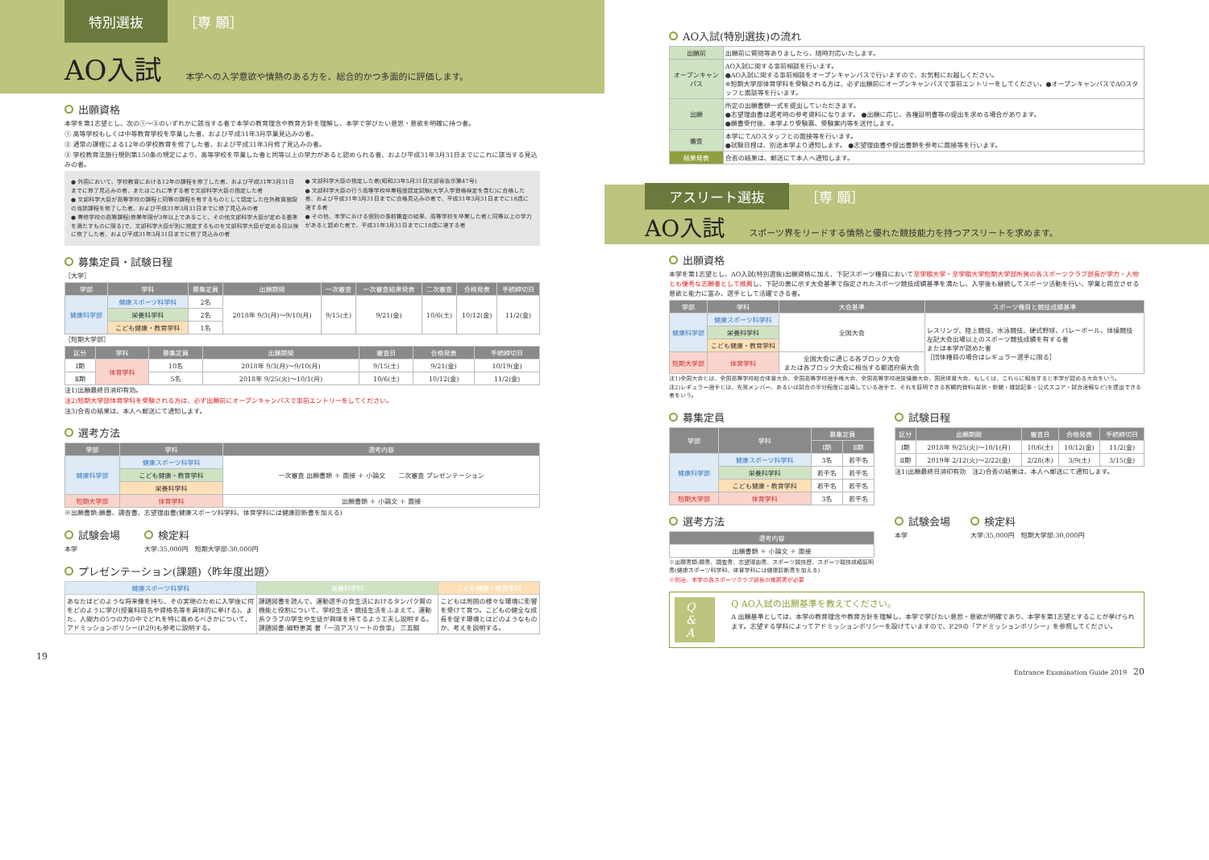特別選抜 ［専 願］
AO入試
本学への入学意欲や情熱のある方を、総合的かつ多面的に評価します。
出願資格
本学を第1志望とし、次の①～③のいずれかに該当する者で本学の教育理念や教育方針を理解し、本学で学びたい意思・意欲を明確に持つ者。
① 高等学校もしくは中等教育学校を卒業した者、および平成31年3月卒業見込みの者。
② 通常の課程による12年の学校教育を修了した者、および平成31年3月修了見込みの者。
③ 学校教育法施行規則第150条の規定により、高等学校を卒業した者と同等以上の学力があると認められる者、および平成31年3月31日までにこれに該当する見込みの者。
● 外国において、学校教育における12年の課程を修了した者、および平成31年3月31日までに修了見込みの者、またはこれに準ずる者で文部科学大臣の指定した者
● 文部科学大臣が高等学校の課程と同等の課程を有するものとして認定した在外教育施設の当該課程を修了した者、および平成31年3月31日までに修了見込みの者
● 専修学校の高等課程(修業年限が3年以上であること、その他文部科学大臣が定める基準を満たすものに限る)で、文部科学大臣が別に指定するものを文部科学大臣が定める日以後に修了した者、および平成31年3月31日までに修了見込みの者
● 文部科学大臣の指定した者(昭和23年5月31日文部省告示第47号)
● 文部科学大臣の行う高等学校卒業程度認定試験(大学入学資格検定を含む)に合格した者、および平成31年3月31日までに合格見込みの者で、平成31年3月31日までに18歳に達する者
● その他、本学における個別の事前審査の結果、高等学校を卒業した者と同等以上の学力があると認めた者で、平成31年3月31日までに18歳に達する者
募集定員・試験日程
［大学］
| 学部 | 学科 | 募集定員 | 出願期間 | 一次審査 | 一次審査結果発表 | 二次審査 | 合格発表 | 手続締切日 |
| --- | --- | --- | --- | --- | --- | --- | --- | --- |
| 健康科学部 | 健康スポーツ科学科 | 2名 | 2018年 9/3(月)〜9/10(月) | 9/15(土) | 9/21(金) | 10/6(土) | 10/12(金) | 11/2(金) |
| | 栄養科学科 | 2名 | | | | | | |
| | こども健康・教育学科 | 1名 | | | | | | |
［短期大学部］
| 区分 | 学科 | 募集定員 | 出願期間 | 審査日 | 合格発表 | 手続締切日 |
| --- | --- | --- | --- | --- | --- | --- |
| Ⅰ期 | 体育学科 | 10名 | 2018年 9/3(月)〜9/10(月) | 9/15(土) | 9/21(金) | 10/19(金) |
| Ⅱ期 | | 5名 | 2018年 9/25(火)〜10/1(月) | 10/6(土) | 10/12(金) | 11/2(金) |
注1)出願最終日消印有効。
注2)短期大学部体育学科を受験される方は、必ず出願前にオープンキャンパスで事前エントリーをしてください。
注3)合否の結果は、本人へ郵送にて通知します。
選考方法
| 学部 | 学科 | 選考内容 |
| --- | --- | --- |
| 健康科学部 | 健康スポーツ科学科 | 一次審査 出願書類 ＋ 面接 ＋ 小論文 二次審査 プレゼンテーション |
| | こども健康・教育学科 | |
| | 栄養科学科 | |
| 短期大学部 | 体育学科 | 出願書類 ＋ 小論文 ＋ 面接 |
※出願書類:願書、調査書、志望理由書(健康スポーツ科学科、体育学科には健康診断書を加える)
試験会場
本学
検定料
大学:35,000円　短期大学部:30,000円
プレゼンテーション(課題)〈昨年度出題〉
| 健康スポーツ科学科 | 栄養科学科 | こども健康・教育学科 |
| --- | --- | --- |
| あなたはどのような将来像を持ち、その実現のために入学後に何をどのように学び(授業科目名や資格名等を具体的に挙げる)、また、人間力の5つの力の中でどれを特に高めるべきかについて、アドミッションポリシー(P.29)も参考に説明する。 | 課題図書を読んで、運動選手の食生活におけるタンパク質の機能と役割について、学校生活・競技生活をふまえて、運動系クラブの学生や生徒が興味を持てるよう工夫し説明する。課題図書:細野恵美 著「一流アスリートの食事」 三五館 | こどもは周囲の様々な環境に影響を受けて育つ。こどもの健全な成長を促す環境とはどのようなものか、考えを説明する。 |
19
AO入試(特別選抜)の流れ
| 出願前 | 出願前に質問等ありましたら、随時対応いたします。 |
| オープンキャンパス | AO入試に関する事前相談を行います。 ●AO入試に関する事前相談をオープンキャンパスで行いますので、お気軽にお越しください。 ※短期大学部体育学科を受験される方は、必ず出願前にオープンキャンパスで事前エントリーをしてください。●オープンキャンパスでAOスタッフと面談等を行います。 |
| 出願 | 所定の出願書類一式を提出していただきます。 ●志望理由書は選考時の参考資料になります。 ●出願に応じ、各種証明書等の提出を求める場合があります。 ●願書受付後、本学より受験票、受験案内等を送付します。 |
| 審査 | 本学にてAOスタッフとの面接等を行います。 ●試験日程は、別途本学より通知します。 ●志望理由書や提出書類を参考に面接等を行います。 |
| 結果発表 | 合否の結果は、郵送にて本人へ通知します。 |
アスリート選抜 ［専 願］
AO入試
スポーツ界をリードする情熱と優れた競技能力を持つアスリートを求めます。
出願資格
本学を第1志望とし、AO入試(特別選抜)出願資格に加え、下記スポーツ種目において至学館大学・至学館大学短期大学部所属の各スポーツクラブ部長が学力・人物とも優秀な志願者として推薦し、下記の表に示す大会基準で指定されたスポーツ競技成績基準を満たし、入学後も継続してスポーツ活動を行い、学業と両立させる意欲と能力に富み、選手として活躍できる者。
| 学部 | 学科 | 大会基準 | スポーツ種目と競技成績基準 |
| --- | --- | --- | --- |
| 健康科学部 | 健康スポーツ科学科 | 全国大会 | レスリング、陸上競技、水泳競技、硬式野球、バレーボール、体操競技 左記大会出場以上のスポーツ競技成績を有する者 または本学が認めた者 ［団体種目の場合はレギュラー選手に限る］ |
| | 栄養科学科 | | |
| | こども健康・教育学科 | | |
| 短期大学部 | 体育学科 | 全国大会に通じる各ブロック大会 または各ブロック大会に相当する都道府県大会 | |
注1)全国大会とは、全国高等学校総合体育大会、全国高等学校選手権大会、全国高等学校選抜優勝大会、国民体育大会、もしくは、これらに相当すると本学が認める大会をいう。
注2)レギュラー選手とは、先発メンバー、あるいは試合の半分程度に出場している選手で、それを証明できる客観的資料(賞状・新聞・雑誌記事・公式スコア・試合速報など)を提出できる者をいう。
募集定員
| 学部 | 学科 | 募集定員 | |
| --- | --- | --- | --- |
| | | Ⅰ期 | Ⅱ期 |
| 健康科学部 | 健康スポーツ科学科 | 3名 | 若干名 |
| | 栄養科学科 | 若干名 | 若干名 |
| | こども健康・教育学科 | 若干名 | 若干名 |
| 短期大学部 | 体育学科 | 3名 | 若干名 |
試験日程
| 区分 | 出願期間 | 審査日 | 合格発表 | 手続締切日 |
| --- | --- | --- | --- | --- |
| Ⅰ期 | 2018年 9/25(火)〜10/1(月) | 10/6(土) | 10/12(金) | 11/2(金) |
| Ⅱ期 | 2019年 2/12(火)〜2/22(金) | 2/28(木) | 3/9(土) | 3/15(金) |
注1)出願最終日消印有効　注2)合否の結果は、本人へ郵送にて通知します。
選考方法
| 選考内容 |
| --- |
| 出願書類 ＋ 小論文 ＋ 面接 |
※出願書類:願書、調査書、志望理由書、スポーツ競技歴、スポーツ競技成績証明書(健康スポーツ科学科、体育学科には健康診断書を加える)
※別途、本学の各スポーツクラブ部長の推薦書が必要
試験会場
本学
検定料
大学:35,000円　短期大学部:30,000円
Q & A
Q AO入試の出願基準を教えてください。
A 出願基準としては、本学の教育理念や教育方針を理解し、本学で学びたい意思・意欲が明確であり、本学を第1志望とすることが挙げられます。志望する学科によってアドミッションポリシーを設けていますので、P.29の「アドミッションポリシー」を参照してください。
Entrance Examination Guide 2019　20